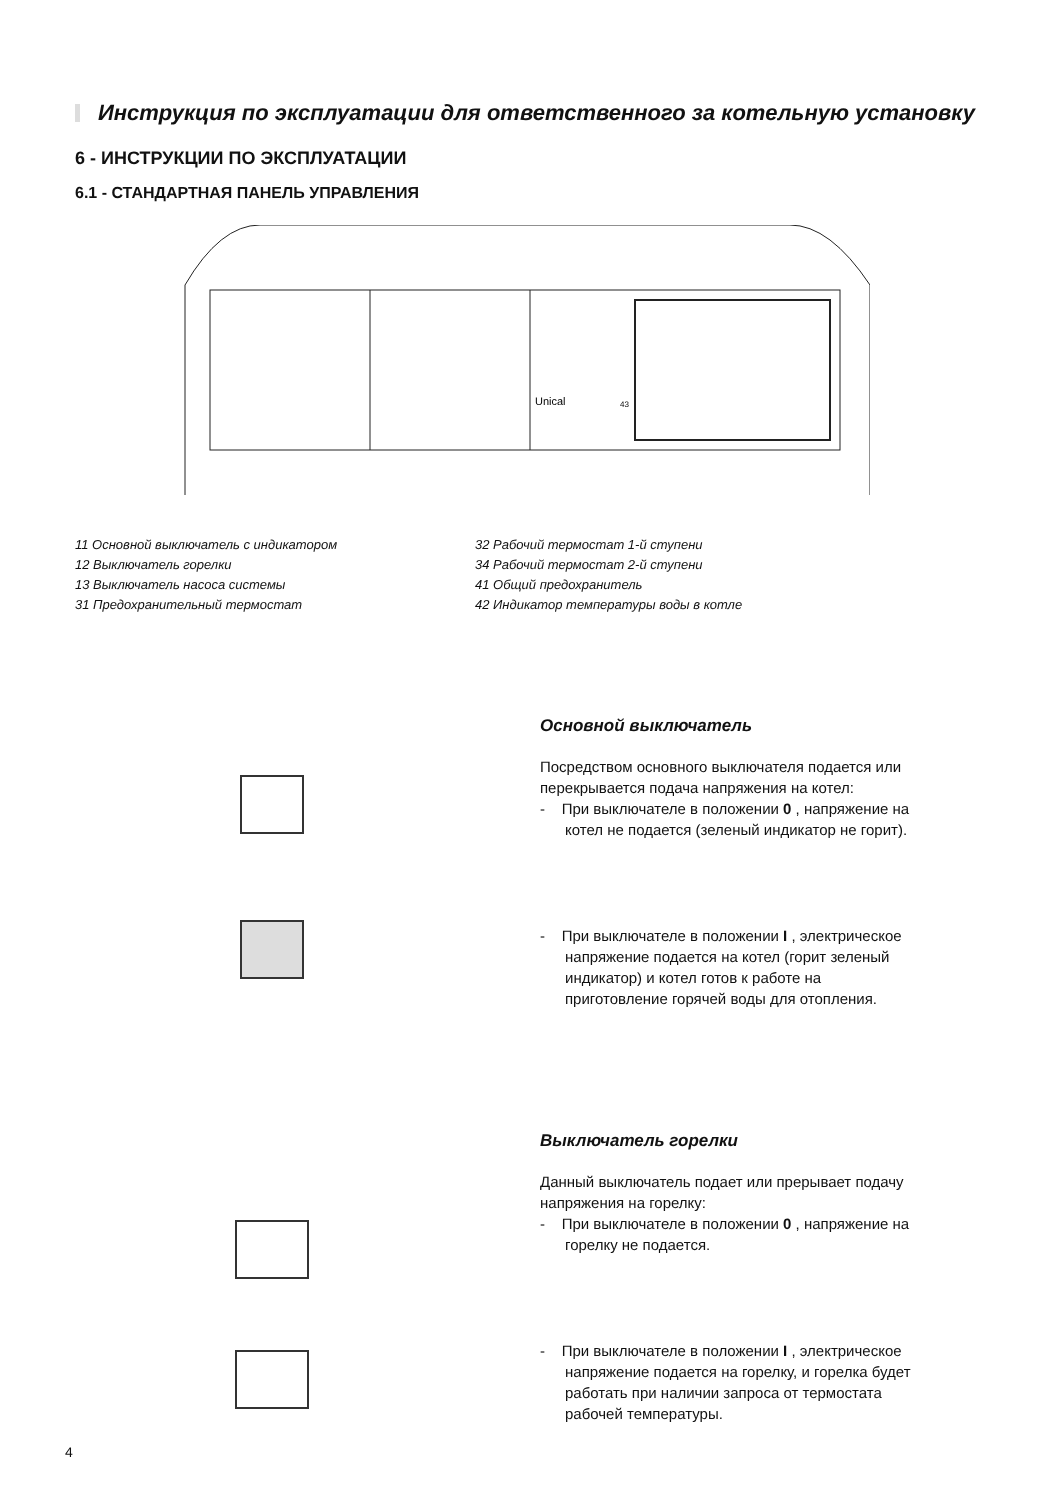Инструкция по эксплуатации для ответственного за котельную установку
6 - ИНСТРУКЦИИ ПО ЭКСПЛУАТАЦИИ
6.1 - СТАНДАРТНАЯ ПАНЕЛЬ УПРАВЛЕНИЯ
Unical
43
11 Основной выключатель с индикатором
12 Выключатель горелки
13 Выключатель насоса системы
31 Предохранительный термостат
32 Рабочий термостат 1-й ступени
34 Рабочий термостат 2-й ступени
41 Общий предохранитель
42 Индикатор температуры воды в котле
Основной выключатель
Посредством основного выключателя подается или перекрывается подача напряжения на котел:
- При выключателе в положении 0 , напряжение на котел не подается (зеленый индикатор не горит).
- При выключателе в положении I , электрическое напряжение подается на котел (горит зеленый индикатор) и котел готов к работе на приготовление горячей воды для отопления.
Выключатель горелки
Данный выключатель подает или прерывает подачу напряжения на горелку:
- При выключателе в положении 0 , напряжение на горелку не подается.
- При выключателе в положении I , электрическое напряжение подается на горелку, и горелка будет работать при наличии запроса от термостата рабочей температуры.
4